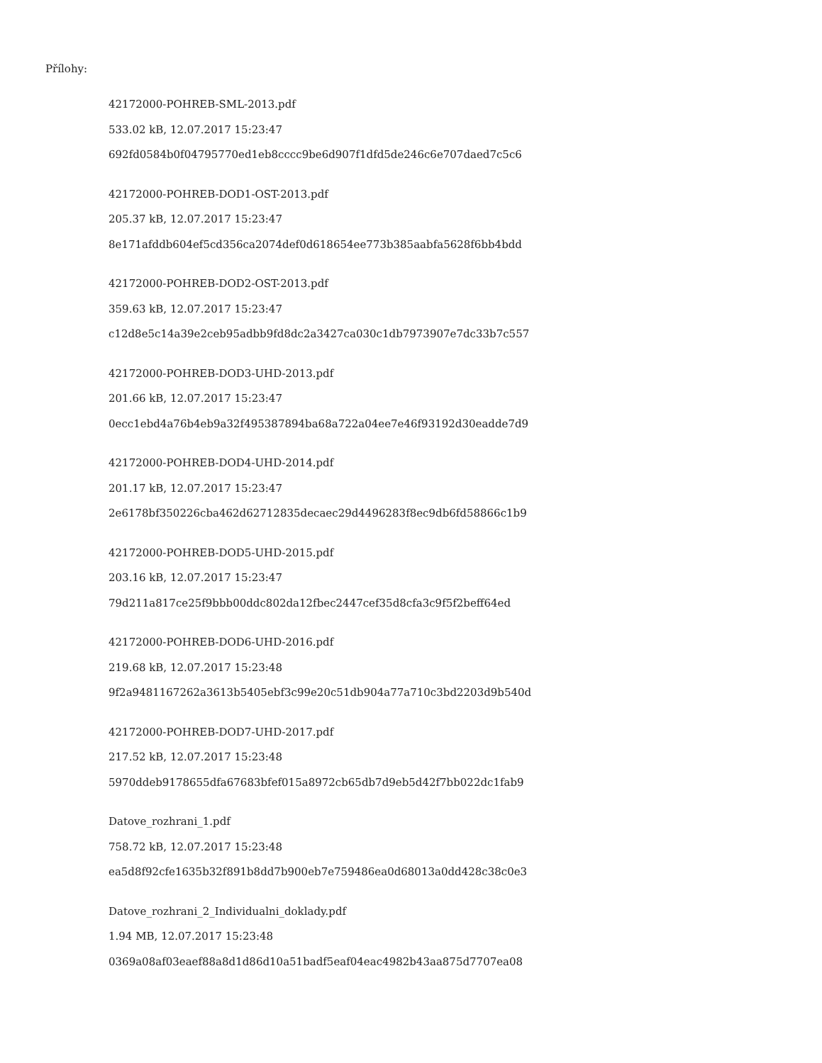Přílohy:
42172000-POHREB-SML-2013.pdf
533.02 kB, 12.07.2017 15:23:47
692fd0584b0f04795770ed1eb8cccc9be6d907f1dfd5de246c6e707daed7c5c6
42172000-POHREB-DOD1-OST-2013.pdf
205.37 kB, 12.07.2017 15:23:47
8e171afddb604ef5cd356ca2074def0d618654ee773b385aabfa5628f6bb4bdd
42172000-POHREB-DOD2-OST-2013.pdf
359.63 kB, 12.07.2017 15:23:47
c12d8e5c14a39e2ceb95adbb9fd8dc2a3427ca030c1db7973907e7dc33b7c557
42172000-POHREB-DOD3-UHD-2013.pdf
201.66 kB, 12.07.2017 15:23:47
0ecc1ebd4a76b4eb9a32f495387894ba68a722a04ee7e46f93192d30eadde7d9
42172000-POHREB-DOD4-UHD-2014.pdf
201.17 kB, 12.07.2017 15:23:47
2e6178bf350226cba462d62712835decaec29d4496283f8ec9db6fd58866c1b9
42172000-POHREB-DOD5-UHD-2015.pdf
203.16 kB, 12.07.2017 15:23:47
79d211a817ce25f9bbb00ddc802da12fbec2447cef35d8cfa3c9f5f2beff64ed
42172000-POHREB-DOD6-UHD-2016.pdf
219.68 kB, 12.07.2017 15:23:48
9f2a9481167262a3613b5405ebf3c99e20c51db904a77a710c3bd2203d9b540d
42172000-POHREB-DOD7-UHD-2017.pdf
217.52 kB, 12.07.2017 15:23:48
5970ddeb9178655dfa67683bfef015a8972cb65db7d9eb5d42f7bb022dc1fab9
Datove_rozhrani_1.pdf
758.72 kB, 12.07.2017 15:23:48
ea5d8f92cfe1635b32f891b8dd7b900eb7e759486ea0d68013a0dd428c38c0e3
Datove_rozhrani_2_Individualni_doklady.pdf
1.94 MB, 12.07.2017 15:23:48
0369a08af03eaef88a8d1d86d10a51badf5eaf04eac4982b43aa875d7707ea08